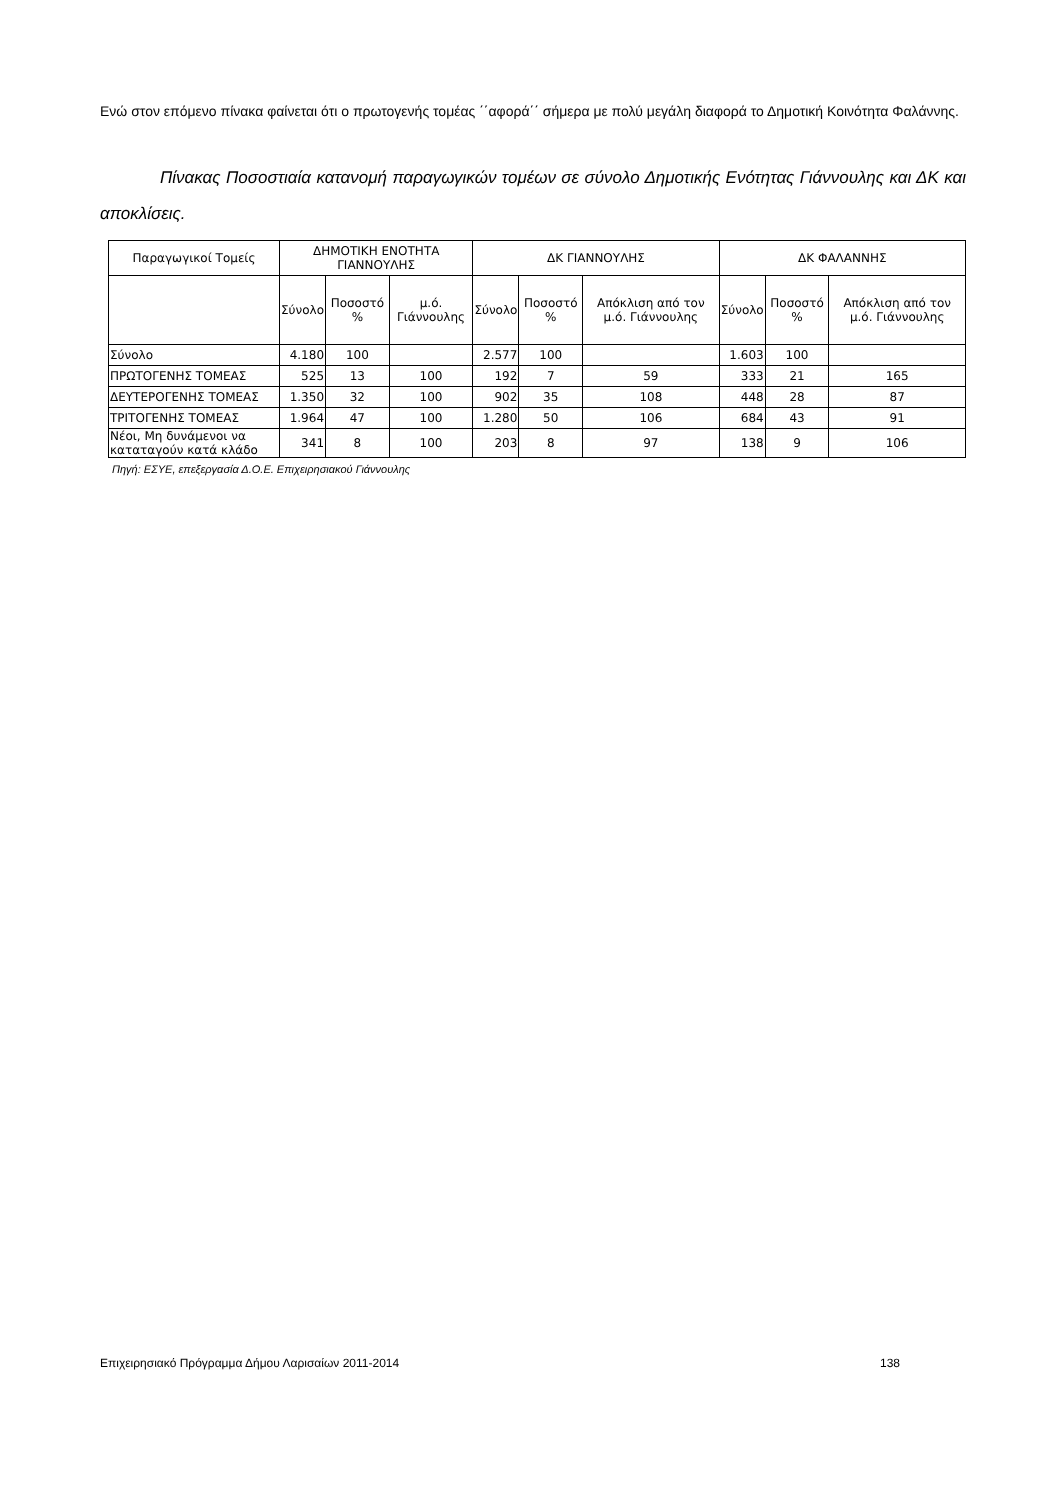Ενώ στον επόμενο πίνακα φαίνεται ότι ο πρωτογενής τομέας ΄΄αφορά΄΄ σήμερα με πολύ μεγάλη διαφορά το Δημοτική Κοινότητα Φαλάννης.
Πίνακας Ποσοστιαία κατανομή παραγωγικών τομέων σε σύνολο Δημοτικής Ενότητας Γιάννουλης και ΔΚ και αποκλίσεις.
| Παραγωγικοί Τομείς | ΔΗΜΟΤΙΚΗ ΕΝΟΤΗΤΑ ΓΙΑΝΝΟΥΛΗΣ | | | ΔΚ ΓΙΑΝΝΟΥΛΗΣ | | | ΔΚ ΦΑΛΑΝΝΗΣ | | |
| --- | --- | --- | --- | --- | --- | --- | --- | --- | --- |
| | Σύνολο | Ποσοστό % | μ.ό. Γιάννουλης | Σύνολο | Ποσοστό % | Απόκλιση από τον μ.ό. Γιάννουλης | Σύνολο | Ποσοστό % | Απόκλιση από τον μ.ό. Γιάννουλης |
| Σύνολο | 4.180 | 100 | | 2.577 | 100 | | 1.603 | 100 | |
| ΠΡΩΤΟΓΕΝΗΣ ΤΟΜΕΑΣ | 525 | 13 | 100 | 192 | 7 | 59 | 333 | 21 | 165 |
| ΔΕΥΤΕΡΟΓΕΝΗΣ ΤΟΜΕΑΣ | 1.350 | 32 | 100 | 902 | 35 | 108 | 448 | 28 | 87 |
| ΤΡΙΤΟΓΕΝΗΣ ΤΟΜΕΑΣ | 1.964 | 47 | 100 | 1.280 | 50 | 106 | 684 | 43 | 91 |
| Νέοι, Μη δυνάμενοι να καταταγούν κατά κλάδο | 341 | 8 | 100 | 203 | 8 | 97 | 138 | 9 | 106 |
Πηγή: ΕΣΥΕ, επεξεργασία Δ.Ο.Ε. Επιχειρησιακού Γιάννουλης
Επιχειρησιακό Πρόγραμμα Δήμου Λαρισαίων 2011-2014 138